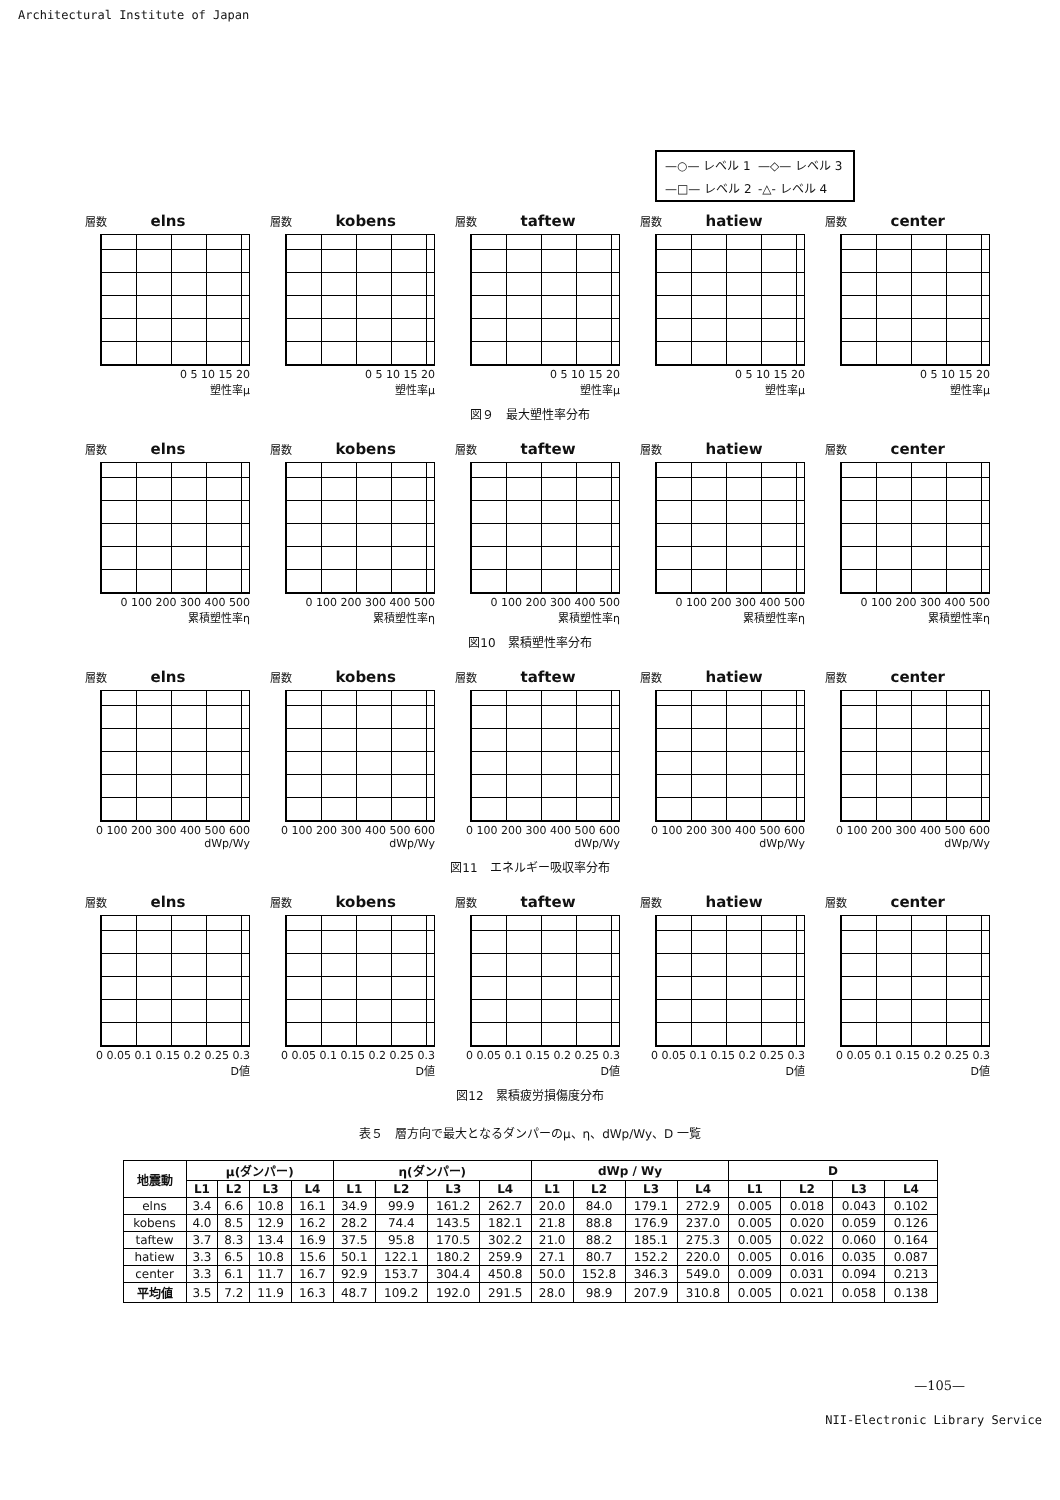Architectural Institute of Japan
—○— レベル 1 —◇— レベル 3 —□— レベル 2 -△- レベル 4
層数 elns
0 5 10 15 20
塑性率μ
層数 kobens
0 5 10 15 20
塑性率μ
層数 taftew
0 5 10 15 20
塑性率μ
層数 hatiew
0 5 10 15 20
塑性率μ
層数 center
0 5 10 15 20
塑性率μ
図９　最大塑性率分布
層数 elns
0 100 200 300 400 500
累積塑性率η
層数 kobens
0 100 200 300 400 500
累積塑性率η
層数 taftew
0 100 200 300 400 500
累積塑性率η
層数 hatiew
0 100 200 300 400 500
累積塑性率η
層数 center
0 100 200 300 400 500
累積塑性率η
図10　累積塑性率分布
層数 elns
0 100 200 300 400 500 600
dWp/Wy
層数 kobens
0 100 200 300 400 500 600
dWp/Wy
層数 taftew
0 100 200 300 400 500 600
dWp/Wy
層数 hatiew
0 100 200 300 400 500 600
dWp/Wy
層数 center
0 100 200 300 400 500 600
dWp/Wy
図11　エネルギー吸収率分布
層数 elns
0 0.05 0.1 0.15 0.2 0.25 0.3
D値
層数 kobens
0 0.05 0.1 0.15 0.2 0.25 0.3
D値
層数 taftew
0 0.05 0.1 0.15 0.2 0.25 0.3
D値
層数 hatiew
0 0.05 0.1 0.15 0.2 0.25 0.3
D値
層数 center
0 0.05 0.1 0.15 0.2 0.25 0.3
D値
図12　累積疲労損傷度分布
表５　層方向で最大となるダンパーのμ、η、dWp/Wy、D 一覧
| 地震動 | μ(ダンパー) | | | | η(ダンパー) | | | | dWp / Wy | | | | D | | | |
| --- | --- | --- | --- | --- | --- | --- | --- | --- | --- | --- | --- | --- | --- | --- | --- | --- |
| | L1 | L2 | L3 | L4 | L1 | L2 | L3 | L4 | L1 | L2 | L3 | L4 | L1 | L2 | L3 | L4 |
| elns | 3.4 | 6.6 | 10.8 | 16.1 | 34.9 | 99.9 | 161.2 | 262.7 | 20.0 | 84.0 | 179.1 | 272.9 | 0.005 | 0.018 | 0.043 | 0.102 |
| kobens | 4.0 | 8.5 | 12.9 | 16.2 | 28.2 | 74.4 | 143.5 | 182.1 | 21.8 | 88.8 | 176.9 | 237.0 | 0.005 | 0.020 | 0.059 | 0.126 |
| taftew | 3.7 | 8.3 | 13.4 | 16.9 | 37.5 | 95.8 | 170.5 | 302.2 | 21.0 | 88.2 | 185.1 | 275.3 | 0.005 | 0.022 | 0.060 | 0.164 |
| hatiew | 3.3 | 6.5 | 10.8 | 15.6 | 50.1 | 122.1 | 180.2 | 259.9 | 27.1 | 80.7 | 152.2 | 220.0 | 0.005 | 0.016 | 0.035 | 0.087 |
| center | 3.3 | 6.1 | 11.7 | 16.7 | 92.9 | 153.7 | 304.4 | 450.8 | 50.0 | 152.8 | 346.3 | 549.0 | 0.009 | 0.031 | 0.094 | 0.213 |
| 平均値 | 3.5 | 7.2 | 11.9 | 16.3 | 48.7 | 109.2 | 192.0 | 291.5 | 28.0 | 98.9 | 207.9 | 310.8 | 0.005 | 0.021 | 0.058 | 0.138 |
—105—
NII-Electronic Library Service